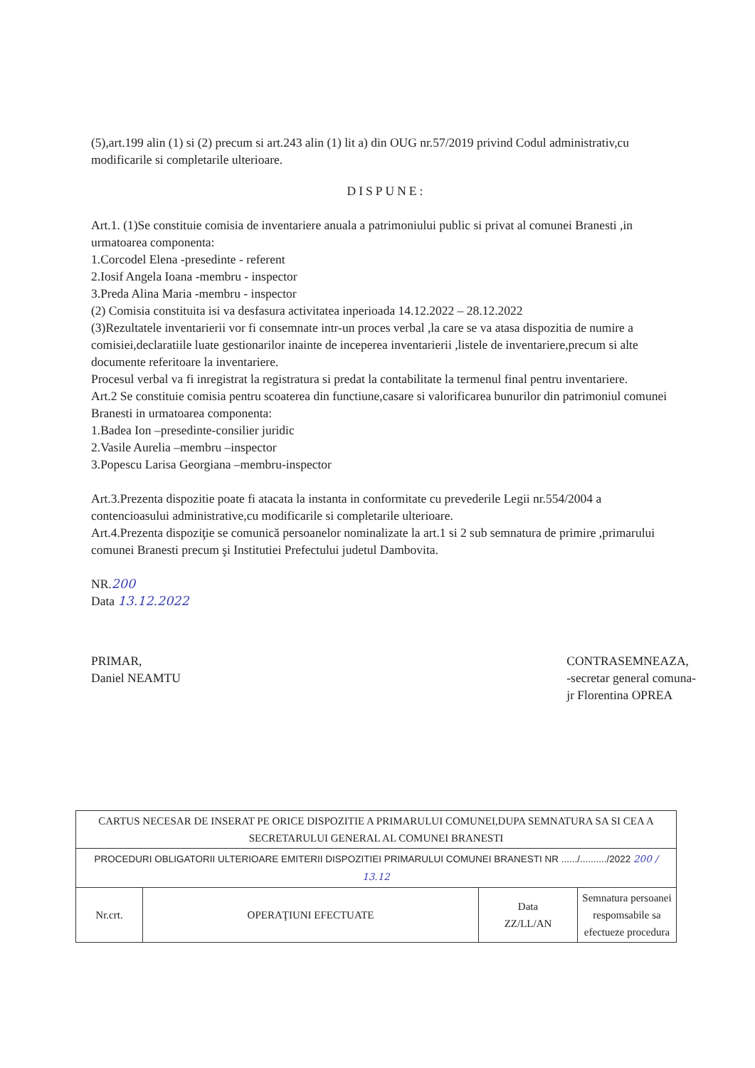(5),art.199 alin (1) si (2) precum si art.243 alin (1) lit a) din OUG nr.57/2019 privind Codul administrativ,cu modificarile si completarile ulterioare.
DISPUNE:
Art.1. (1)Se constituie comisia de inventariere anuala a patrimoniului public si privat al comunei Branesti ,in urmatoarea componenta:
1.Corcodel Elena -presedinte - referent
2.Iosif Angela Ioana -membru - inspector
3.Preda Alina Maria -membru - inspector
(2) Comisia constituita isi va desfasura activitatea inperioada 14.12.2022 – 28.12.2022
(3)Rezultatele inventarierii vor fi consemnate intr-un proces verbal ,la care se va atasa dispozitia de numire a comisiei,declaratiile luate gestionarilor inainte de inceperea inventarierii ,listele de inventariere,precum si alte documente referitoare la inventariere.
Procesul verbal va fi inregistrat la registratura si predat la contabilitate la termenul final pentru inventariere.
Art.2 Se constituie comisia pentru scoaterea din functiune,casare si valorificarea bunurilor din patrimoniul comunei Branesti in urmatoarea componenta:
1.Badea Ion –presedinte-consilier juridic
2.Vasile Aurelia –membru –inspector
3.Popescu Larisa Georgiana –membru-inspector
Art.3.Prezenta dispozitie poate fi atacata la instanta in conformitate cu prevederile Legii nr.554/2004 a contencioasului administrative,cu modificarile si completarile ulterioare.
Art.4.Prezenta dispoziţie se comunică persoanelor nominalizate la art.1 si 2 sub semnatura de primire ,primarului comunei Branesti precum şi Institutiei Prefectului judetul Dambovita.
NR.200
Data 13.12.2022
PRIMAR,
Daniel NEAMTU
CONTRASEMNEAZA,
-secretar general comuna-
jr Florentina OPREA
| CARTUS NECESAR DE INSERAT PE ORICE DISPOZITIE A PRIMARULUI COMUNEI,DUPA SEMNATURA SA SI CEA A SECRETARULUI GENERAL AL COMUNEI BRANESTI | | | |
| PROCEDURI OBLIGATORII ULTERIOARE EMITERII DISPOZITIEI PRIMARULUI COMUNEI BRANESTI NR ....../........../2022 200 / 13.12 | | | |
| Nr.crt. | OPERAŢIUNI EFECTUATE | Data ZZ/LL/AN | Semnatura persoanei respomsabile sa efectueze procedura |